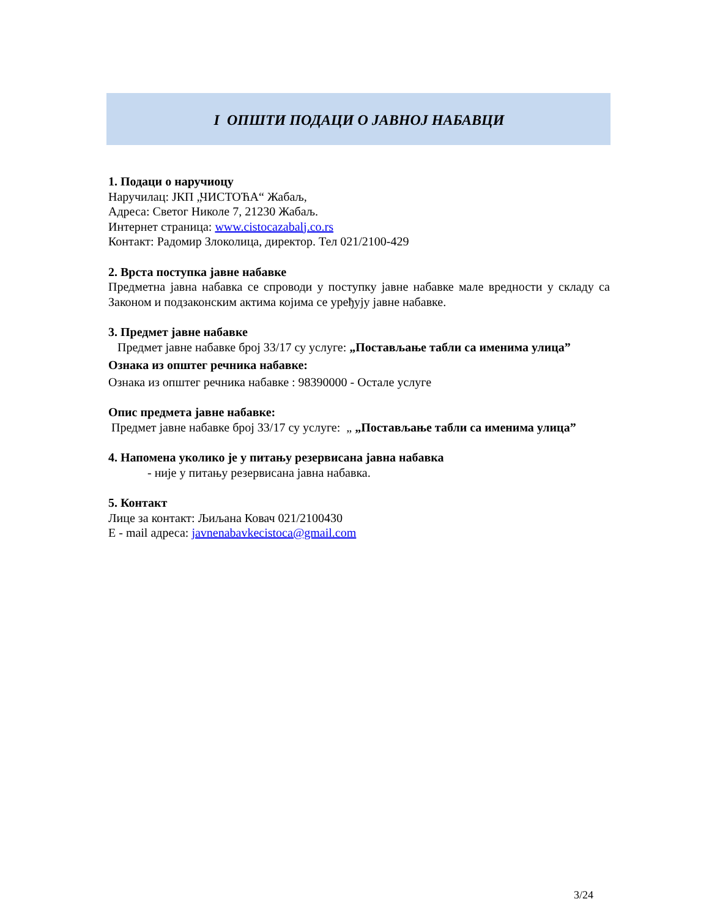I ОПШТИ ПОДАЦИ О ЈАВНОЈ НАБАВЦИ
1. Подаци о наручиоцу
Наручилац: ЈКП „ЧИСТОЋА“ Жабаљ,
Адреса: Светог Николе 7, 21230 Жабаљ.
Интернет страница: www.cistocazabalj.co.rs
Контакт: Радомир Злоколица, директор. Тел 021/2100-429
2. Врста поступка јавне набавке
Предметна јавна набавка се спроводи у поступку јавне набавке мале вредности у складу са Законом и подзаконским актима којима се уређују јавне набавке.
3. Предмет јавне набавке
Предмет јавне набавке број 33/17 су услуге: „Постављање табли са именима улица”
Ознака из општег речника набавке:
Ознака из општег речника набавке : 98390000 - Остале услуге
Опис предмета јавне набавке:
Предмет јавне набавке број 33/17 су услуге: „ „Постављање табли са именима улица”
4. Напомена уколико је у питању резервисана јавна набавка
- није у питању резервисана јавна набавка.
5. Контакт
Лице за контакт: Љиљана Ковач 021/2100430
Е - mail адреса: javnenabavkecistoca@gmail.com
3/24